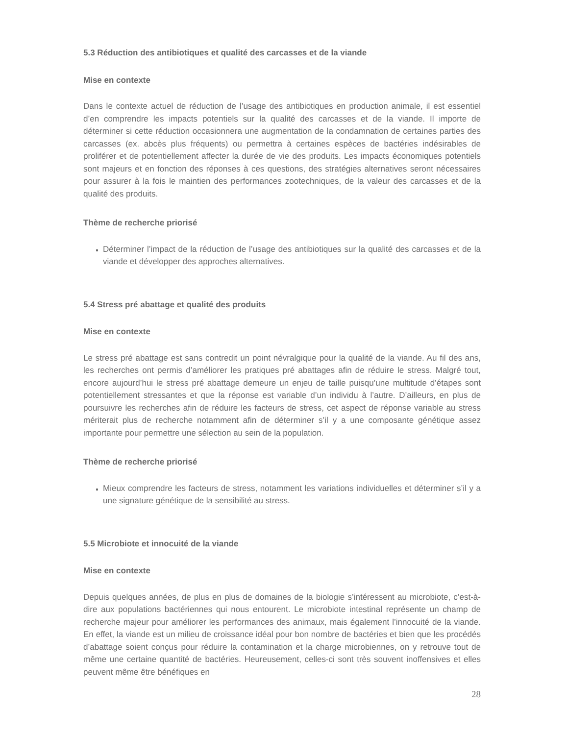5.3 Réduction des antibiotiques et qualité des carcasses et de la viande
Mise en contexte
Dans le contexte actuel de réduction de l’usage des antibiotiques en production animale, il est essentiel d’en comprendre les impacts potentiels sur la qualité des carcasses et de la viande. Il importe de déterminer si cette réduction occasionnera une augmentation de la condamnation de certaines parties des carcasses (ex. abcès plus fréquents) ou permettra à certaines espèces de bactéries indésirables de proliférer et de potentiellement affecter la durée de vie des produits. Les impacts économiques potentiels sont majeurs et en fonction des réponses à ces questions, des stratégies alternatives seront nécessaires pour assurer à la fois le maintien des performances zootechniques, de la valeur des carcasses et de la qualité des produits.
Thème de recherche priorisé
Déterminer l’impact de la réduction de l’usage des antibiotiques sur la qualité des carcasses et de la viande et développer des approches alternatives.
5.4 Stress pré abattage et qualité des produits
Mise en contexte
Le stress pré abattage est sans contredit un point névralgique pour la qualité de la viande. Au fil des ans, les recherches ont permis d’améliorer les pratiques pré abattages afin de réduire le stress. Malgré tout, encore aujourd’hui le stress pré abattage demeure un enjeu de taille puisqu’une multitude d’étapes sont potentiellement stressantes et que la réponse est variable d’un individu à l’autre. D’ailleurs, en plus de poursuivre les recherches afin de réduire les facteurs de stress, cet aspect de réponse variable au stress mériterait plus de recherche notamment afin de déterminer s’il y a une composante génétique assez importante pour permettre une sélection au sein de la population.
Thème de recherche priorisé
Mieux comprendre les facteurs de stress, notamment les variations individuelles et déterminer s’il y a une signature génétique de la sensibilité au stress.
5.5 Microbiote et innocuité de la viande
Mise en contexte
Depuis quelques années, de plus en plus de domaines de la biologie s’intéressent au microbiote, c’est-à-dire aux populations bactériennes qui nous entourent. Le microbiote intestinal représente un champ de recherche majeur pour améliorer les performances des animaux, mais également l’innocuité de la viande. En effet, la viande est un milieu de croissance idéal pour bon nombre de bactéries et bien que les procédés d’abattage soient conçus pour réduire la contamination et la charge microbiennes, on y retrouve tout de même une certaine quantité de bactéries. Heureusement, celles-ci sont très souvent inoffensives et elles peuvent même être bénéfiques en
28